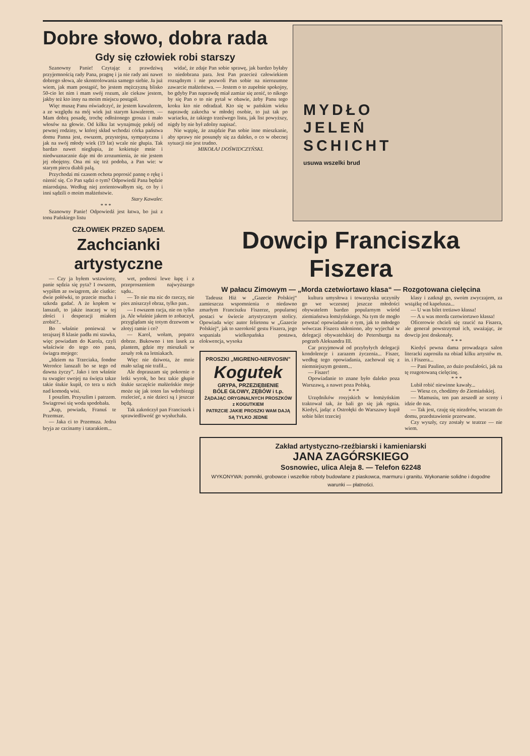Dobre słowo, dobra rada
Gdy się człowiek robi starszy
Szanowny Panie! Czytając z prawdziwą przyjemnością rady Pana, pragnę i ja nie rady ani nawet dobrego słowa, ale skontrolowania samego siebie. Ja już wiem, jak mam postąpić, bo jestem mężczyzną blisko 50-cio let nim i mam swój rozum, ale ciekaw jestem, jakby też kto inny na moim miejscu postąpił.
Więc muszę Panu oświadczyć, że jestem kawalerem, a ze względu na mój wiek już starym kawalerem. — Mam dobrą posadę, trochę odłożonego grosza i mało włosów na głowie. Od kilku lat wynajmuję pokój od pewnej rodziny, w której skład wchodzi córka państwa domu Panna jest, owszem, przystojna, sympatyczna i jak na swój młody wiek (19 lat) wcale nie głupia. Tak bardzo nawet nieglupia, że kokietuje mnie i niedwuznacznie daje mi do zrozumienia, że nie jestem jej obojętny. Ona mi się też podoba, a Pan wie: w starym piecu diabli palą.
Przychodzi mi czasem ochota poprosić pannę o rękę i ożenić się. Co Pan sądzi o tym? Odpowiedź Pana będzie miarodajna. Według niej zorientowałbym się, co by i inni sądzili o moim małżeństwie.
Stary Kawaler.
* * *
Szanowny Panie! Odpowiedź jest łatwa, bo już z tonu Pańskiego listu
widać, że zdaje Pan sobie sprawę, jak bardzo byłaby to niedobrana para. Jest Pan przecież człowiekiem rozsądnym i nie pozwoli Pan sobie na nierozumne zawarcie małżeństwa. — Jestem o to zupełnie spokojny, bo gdyby Pan naprawdę miał zamiar się zenić, to nikogo by się Pan o to nie pytał w obawie, żeby Panu tego kroku kto nie odradzał. Kto się w pańskim wieku naprawdę zakocha w młodej osobie, to już tak po wariacku, że takiego trzeźwego listu, jak list powyższy, nigdy by nie był zdolny napisać.
Nie wątpię, że znajdzie Pan sobie inne mieszkanie, aby sprawy nie posunęły się za daleko, o co w obecnej sytuacji nie jest trudno.
MIKOŁAJ DOŚWIDCZYŃSKI.
MYDŁO
JELEŃ
SCHICHT
usuwa wszelki brud
CZŁOWIEK PRZED SĄDEM.
Zachcianki artystyczne
— Czy ja byłem wstawiony, panie sędzia się pyta? I owszem, wypiłim ze swiagrem, ale ciutkie: dwie połówki, to przecie mucha i szkoda gadać. A że kopłem w lanszaft, to jakże inaczej w tej złości i desperacji miałem zrobić?..
Bo właśnie ponieważ w terajszej 8 klasie padła mi stawka, więc powiadam do Karola, czyli właściwie do tego oto pana, świagra mojego:
„Idziem na Trzeciaka, fondne Werońce lanszaft bo se tego od dawna życzy”. Jako i ten właśnie tu swagier swojej na święta takze takie śtukie kupił, co tera u nich nad komodą wisi.
I poszlim. Przyszlim i patrzem. Swiagrowi się woda spodobała.
„Kup, powiada, Franuś te Przemsze.
— Jaka ci to Przemsza. Jedna bryja ze czcinamy i tatarakiem...
wet, podnosi lewe łapę i z przeproszeniem najwyższego sądu..
— To nie ma nic do rzeczy, nie pies zniszczył obraz, tylko pan..
— I owszem racja, nie on tylko ja. Ale właśnie jakem to zobaczył, przyglądam się totym drzewom w złotyj ramie i co?
— Karol, wołam, popatrz dobrze. Bukowno i ten lasek za plantem, gdzie my mieszkali w zeszły rok na letniakach.
Więc nie dziwota, że mnie mało szlag nie trafił...
Ale dopraszam się pokornie o letki wyrok, bo bez takie głupie śtukie szczęście małżeńskie moje może się jak toten las wdrebiezgi rozlecieć, a nie dzieci są i jeszcze będą.
Tak zakończył pan Franciszek i sprawiedliwość go wysłuchała.
Dowcip Franciszka Fiszera
W pałacu Zimowym — „Morda czetwiortawo kłasa“ — Rozgotowana cielęcina
Tadeusz Hiż w „Gazecie Polskiej“ zamieszcza wspomnienia o niedawno zmarłym Franciszku Fiszerze, popularnej postaci w świecie artystycznym stolicy. Opowiada więc autor felietonu w „Gazecie Polskiej“, jak to szerokość gestu Fiszera, jego wspaniała wielkopańska postawa, elokwencja, wysoka
PROSZKI „MIGRENO-NERVOSIN”
Kogutek
GRYPA, PRZEZIĘBIENIE
BÓLE GŁOWY, ZĘBÓW i t.p.
ŻĄDAJĄC ORYGINALNYCH PROSZKÓW z KOGUTKIEM
PATRZCIE JAKIE PROSZKI WAM DAJĄ
SĄ TYLKO JEDNE
kultura umysłowa i towarzyska uczyniły go we wczesnej jeszcze młodości obywatelem bardzo popularnym wśród ziemiaństwa łomżyńskiego. Na tym tle mogło powstać opowiadanie o tym, jak to młodego wówczas Fiszera skłoniono, aby wyjechał w delegacji obywatelskiej do Petersburga na pogrzeb Aleksandra III.
Car przyjmował od przybyłych delegacji kondolencje i zarazem życzenia... Fiszer, według tego opowiadania, zachował się z niemniejszym gestem...
— Fiszer!
Opowiadanie to znane było daleko poza Warszawą, a nawet poza Polską.
* * *
Urzędników rosyjskich w łomżyńskim traktował tak, że bali go się jak ognia. Kiedyś, jadąc z Ostrołęki do Warszawy kupił sobie bilet trzeciej
klasy i zatknął go, swoim zwyczajem, za wstążkę od kapelusza...
— U was bilet tretiawo kłassa!
— A u was morda czetwiortawo kłassa!
Oficerowie chcieli się rzucić na Fiszera, ale generał powstrzymał ich, uważając, że dowcip jest doskonały.
* * *
Kiedyś pewna dama prowadząca salon literacki zaprosiła na obiad kilku artystów m. in. i Fiszera...
— Pani Paulino, zo dużo poufałości, jak na tę rozgotowaną cielęcinę.
* * *
Lubił robić niewinne kawały...
— Wiesz co, chodźmy do Ziemiańskiej.
— Mamusiu, ten pan zeszedł ze sceny i idzie do nas.
— Tak jest, czuję się niezdrów, wracam do domu, przedstawienie przerwane.
Czy wyszły, czy zostały w teatrze — nie wiem.
Zakład artystyczno-rzeźbiarski i kamieniarski
JANA ZAGÓRSKIEGO
Sosnowiec, ulica Aleja 8. — Telefon 62248
WYKONYWA: pomniki, grobowce i wszelkie roboty budowlane z piaskowca, marmuru i granitu. Wykonanie solidne i dogodne warunki — płatności.